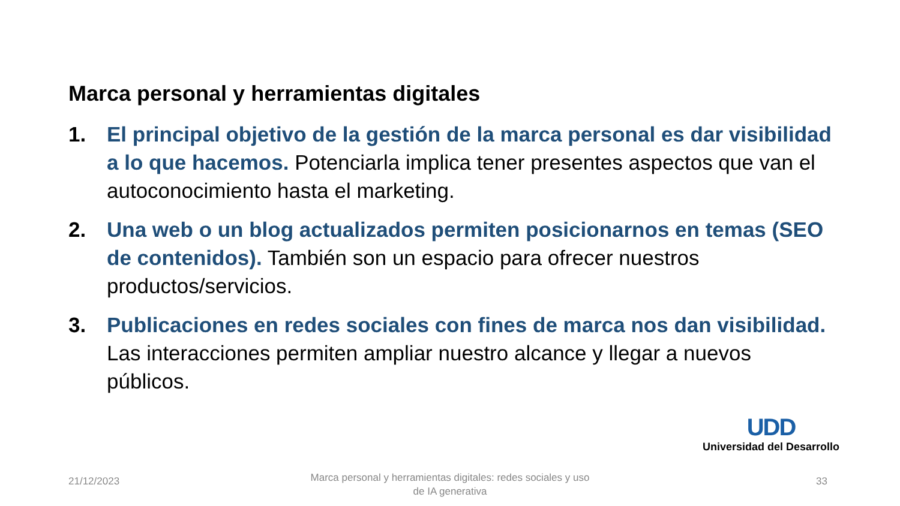Marca personal y herramientas digitales
1. El principal objetivo de la gestión de la marca personal es dar visibilidad a lo que hacemos. Potenciarla implica tener presentes aspectos que van el autoconocimiento hasta el marketing.
2. Una web o un blog actualizados permiten posicionarnos en temas (SEO de contenidos). También son un espacio para ofrecer nuestros productos/servicios.
3. Publicaciones en redes sociales con fines de marca nos dan visibilidad. Las interacciones permiten ampliar nuestro alcance y llegar a nuevos públicos.
UDD
Universidad del Desarrollo
21/12/2023
Marca personal y herramientas digitales: redes sociales y uso de IA generativa
33